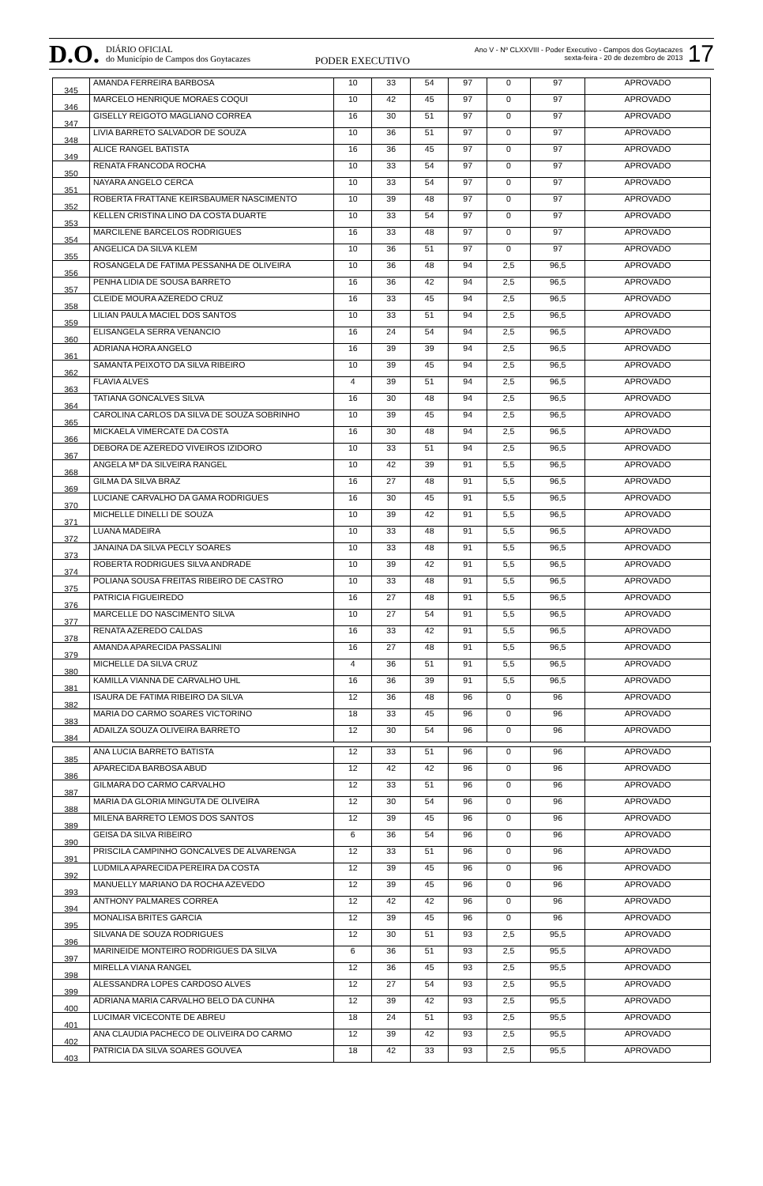D.O.
DIÁRIO OFICIAL
do Município de Campos dos Goytacazes
PODER EXECUTIVO
Ano V - Nº CLXXVIII - Poder Executivo - Campos dos Goytacazes
sexta-feira - 20 de dezembro de 2013
17
| 345 | AMANDA FERREIRA BARBOSA | 10 | 33 | 54 | 97 | 0 | 97 | APROVADO |
| 346 | MARCELO HENRIQUE MORAES COQUI | 10 | 42 | 45 | 97 | 0 | 97 | APROVADO |
| 347 | GISELLY REIGOTO MAGLIANO CORREA | 16 | 30 | 51 | 97 | 0 | 97 | APROVADO |
| 348 | LIVIA BARRETO SALVADOR DE SOUZA | 10 | 36 | 51 | 97 | 0 | 97 | APROVADO |
| 349 | ALICE RANGEL BATISTA | 16 | 36 | 45 | 97 | 0 | 97 | APROVADO |
| 350 | RENATA FRANCODA ROCHA | 10 | 33 | 54 | 97 | 0 | 97 | APROVADO |
| 351 | NAYARA ANGELO CERCA | 10 | 33 | 54 | 97 | 0 | 97 | APROVADO |
| 352 | ROBERTA FRATTANE KEIRSBAUMER NASCIMENTO | 10 | 39 | 48 | 97 | 0 | 97 | APROVADO |
| 353 | KELLEN CRISTINA LINO DA COSTA DUARTE | 10 | 33 | 54 | 97 | 0 | 97 | APROVADO |
| 354 | MARCILENE BARCELOS RODRIGUES | 16 | 33 | 48 | 97 | 0 | 97 | APROVADO |
| 355 | ANGELICA DA SILVA KLEM | 10 | 36 | 51 | 97 | 0 | 97 | APROVADO |
| 356 | ROSANGELA DE FATIMA PESSANHA DE OLIVEIRA | 10 | 36 | 48 | 94 | 2,5 | 96,5 | APROVADO |
| 357 | PENHA LIDIA DE SOUSA BARRETO | 16 | 36 | 42 | 94 | 2,5 | 96,5 | APROVADO |
| 358 | CLEIDE MOURA AZEREDO CRUZ | 16 | 33 | 45 | 94 | 2,5 | 96,5 | APROVADO |
| 359 | LILIAN PAULA MACIEL DOS SANTOS | 10 | 33 | 51 | 94 | 2,5 | 96,5 | APROVADO |
| 360 | ELISANGELA SERRA VENANCIO | 16 | 24 | 54 | 94 | 2,5 | 96,5 | APROVADO |
| 361 | ADRIANA HORA ANGELO | 16 | 39 | 39 | 94 | 2,5 | 96,5 | APROVADO |
| 362 | SAMANTA PEIXOTO DA SILVA RIBEIRO | 10 | 39 | 45 | 94 | 2,5 | 96,5 | APROVADO |
| 363 | FLAVIA ALVES | 4 | 39 | 51 | 94 | 2,5 | 96,5 | APROVADO |
| 364 | TATIANA GONCALVES SILVA | 16 | 30 | 48 | 94 | 2,5 | 96,5 | APROVADO |
| 365 | CAROLINA CARLOS DA SILVA DE SOUZA SOBRINHO | 10 | 39 | 45 | 94 | 2,5 | 96,5 | APROVADO |
| 366 | MICKAELA VIMERCATE DA COSTA | 16 | 30 | 48 | 94 | 2,5 | 96,5 | APROVADO |
| 367 | DEBORA DE AZEREDO VIVEIROS IZIDORO | 10 | 33 | 51 | 94 | 2,5 | 96,5 | APROVADO |
| 368 | ANGELA Mª DA SILVEIRA RANGEL | 10 | 42 | 39 | 91 | 5,5 | 96,5 | APROVADO |
| 369 | GILMA DA SILVA BRAZ | 16 | 27 | 48 | 91 | 5,5 | 96,5 | APROVADO |
| 370 | LUCIANE CARVALHO DA GAMA RODRIGUES | 16 | 30 | 45 | 91 | 5,5 | 96,5 | APROVADO |
| 371 | MICHELLE DINELLI DE SOUZA | 10 | 39 | 42 | 91 | 5,5 | 96,5 | APROVADO |
| 372 | LUANA MADEIRA | 10 | 33 | 48 | 91 | 5,5 | 96,5 | APROVADO |
| 373 | JANAINA DA SILVA PECLY SOARES | 10 | 33 | 48 | 91 | 5,5 | 96,5 | APROVADO |
| 374 | ROBERTA RODRIGUES SILVA ANDRADE | 10 | 39 | 42 | 91 | 5,5 | 96,5 | APROVADO |
| 375 | POLIANA SOUSA FREITAS RIBEIRO DE CASTRO | 10 | 33 | 48 | 91 | 5,5 | 96,5 | APROVADO |
| 376 | PATRICIA FIGUEIREDO | 16 | 27 | 48 | 91 | 5,5 | 96,5 | APROVADO |
| 377 | MARCELLE DO NASCIMENTO SILVA | 10 | 27 | 54 | 91 | 5,5 | 96,5 | APROVADO |
| 378 | RENATA AZEREDO CALDAS | 16 | 33 | 42 | 91 | 5,5 | 96,5 | APROVADO |
| 379 | AMANDA APARECIDA PASSALINI | 16 | 27 | 48 | 91 | 5,5 | 96,5 | APROVADO |
| 380 | MICHELLE DA SILVA CRUZ | 4 | 36 | 51 | 91 | 5,5 | 96,5 | APROVADO |
| 381 | KAMILLA VIANNA DE CARVALHO UHL | 16 | 36 | 39 | 91 | 5,5 | 96,5 | APROVADO |
| 382 | ISAURA DE FATIMA RIBEIRO DA SILVA | 12 | 36 | 48 | 96 | 0 | 96 | APROVADO |
| 383 | MARIA DO CARMO SOARES VICTORINO | 18 | 33 | 45 | 96 | 0 | 96 | APROVADO |
| 384 | ADAILZA SOUZA OLIVEIRA BARRETO | 12 | 30 | 54 | 96 | 0 | 96 | APROVADO |
| 385 | ANA LUCIA BARRETO BATISTA | 12 | 33 | 51 | 96 | 0 | 96 | APROVADO |
| 386 | APARECIDA BARBOSA ABUD | 12 | 42 | 42 | 96 | 0 | 96 | APROVADO |
| 387 | GILMARA DO CARMO CARVALHO | 12 | 33 | 51 | 96 | 0 | 96 | APROVADO |
| 388 | MARIA DA GLORIA MINGUTA DE OLIVEIRA | 12 | 30 | 54 | 96 | 0 | 96 | APROVADO |
| 389 | MILENA BARRETO LEMOS DOS SANTOS | 12 | 39 | 45 | 96 | 0 | 96 | APROVADO |
| 390 | GEISA DA SILVA RIBEIRO | 6 | 36 | 54 | 96 | 0 | 96 | APROVADO |
| 391 | PRISCILA CAMPINHO GONCALVES DE ALVARENGA | 12 | 33 | 51 | 96 | 0 | 96 | APROVADO |
| 392 | LUDMILA APARECIDA PEREIRA DA COSTA | 12 | 39 | 45 | 96 | 0 | 96 | APROVADO |
| 393 | MANUELLY MARIANO DA ROCHA AZEVEDO | 12 | 39 | 45 | 96 | 0 | 96 | APROVADO |
| 394 | ANTHONY PALMARES CORREA | 12 | 42 | 42 | 96 | 0 | 96 | APROVADO |
| 395 | MONALISA BRITES GARCIA | 12 | 39 | 45 | 96 | 0 | 96 | APROVADO |
| 396 | SILVANA DE SOUZA RODRIGUES | 12 | 30 | 51 | 93 | 2,5 | 95,5 | APROVADO |
| 397 | MARINEIDE MONTEIRO RODRIGUES DA SILVA | 6 | 36 | 51 | 93 | 2,5 | 95,5 | APROVADO |
| 398 | MIRELLA VIANA RANGEL | 12 | 36 | 45 | 93 | 2,5 | 95,5 | APROVADO |
| 399 | ALESSANDRA LOPES CARDOSO ALVES | 12 | 27 | 54 | 93 | 2,5 | 95,5 | APROVADO |
| 400 | ADRIANA MARIA CARVALHO BELO DA CUNHA | 12 | 39 | 42 | 93 | 2,5 | 95,5 | APROVADO |
| 401 | LUCIMAR VICECONTE DE ABREU | 18 | 24 | 51 | 93 | 2,5 | 95,5 | APROVADO |
| 402 | ANA CLAUDIA PACHECO DE OLIVEIRA DO CARMO | 12 | 39 | 42 | 93 | 2,5 | 95,5 | APROVADO |
| 403 | PATRICIA DA SILVA SOARES GOUVEA | 18 | 42 | 33 | 93 | 2,5 | 95,5 | APROVADO |